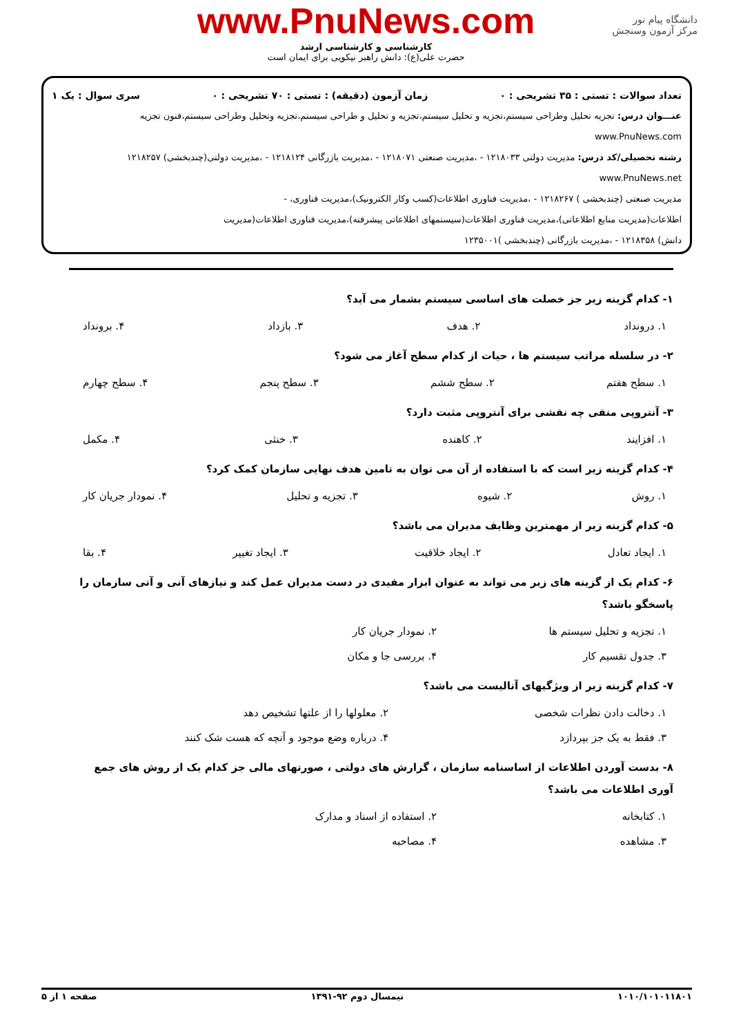دانشگاه پیام نور
مرکز آزمون وسنجش
www.PnuNews.com
کارشناسی و کارشناسی ارشد
حضرت علی(ع): دانش راهبر نیکویی برای ایمان است
تعداد سوالات : تستی : ۳۵ تشریحی : ۰ زمان آزمون (دقیقه) : تستی : ۷۰ تشریحی : ۰ سری سوال : یک ۱
عنـــوان درس: تجزیه تحلیل وطراحی سیستم،تجزیه و تحلیل سیستم،تجزیه و تحلیل و طراحی سیستم،تجزیه وتحلیل وطراحی سیستم،فنون تجزیه www.PnuNews.com
رشته تحصیلی/کد درس: مدیریت دولتی ۱۲۱۸۰۳۳ - ،مدیریت صنعتی ۱۲۱۸۰۷۱ - ،مدیریت بازرگانی ۱۲۱۸۱۲۴ - ،مدیریت دولتی(چندبخشی) ۱۲۱۸۲۵۷ www.PnuNews.net
مدیریت صنعتی (چندبخشی ) ۱۲۱۸۲۶۷ - ،مدیریت فناوری اطلاعات(کسب وکار الکترونیک)،مدیریت فناوری، -
اطلاعات(مدیریت منابع اطلاعاتی)،مدیریت فناوری اطلاعات(سیستمهای اطلاعاتی پیشرفته)،مدیریت فناوری اطلاعات(مدیریت
دانش) ۱۲۱۸۳۵۸ - ،مدیریت بازرگانی (چندبخشی )۱۲۳۵۰۰۱
۱- کدام گزینه زیر جز خصلت های اساسی سیستم بشمار می آید؟
۱. درونداد ۲. هدف ۳. بازداد ۴. برونداد
۲- در سلسله مراتب سیستم ها ، حیات از کدام سطح آغاز می شود؟
۱. سطح هفتم ۲. سطح ششم ۳. سطح پنجم ۴. سطح چهارم
۳- آنتروپی منفی چه نقشی برای آنتروپی مثبت دارد؟
۱. افزایند ۲. کاهنده ۳. خنثی ۴. مکمل
۴- کدام گزینه زیر است که با استفاده از آن می توان به تامین هدف نهایی سازمان کمک کرد؟
۱. روش ۲. شیوه ۳. تجزیه و تحلیل ۴. نمودار جریان کار
۵- کدام گزینه زیر از مهمترین وظایف مدیران می باشد؟
۱. ایجاد تعادل ۲. ایجاد خلاقیت ۳. ایجاد تغییر ۴. بقا
۶- کدام یک از گزینه های زیر می تواند به عنوان ابزار مفیدی در دست مدیران عمل کند و نیازهای آنی و آتی سازمان را پاسخگو باشد؟
۱. تجزیه و تحلیل سیستم ها ۲. نمودار جریان کار ۳. جدول تقسیم کار ۴. بررسی جا و مکان
۷- کدام گزینه زیر از ویژگیهای آنالیست می باشد؟
۱. دخالت دادن نظرات شخصی ۲. معلولها را از علتها تشخیص دهد ۳. فقط به یک جز بپردازد ۴. درباره وضع موجود و آنچه که هست شک کنند
۸- بدست آوردن اطلاعات از اساسنامه سازمان ، گزارش های دولتی ، صورتهای مالی جز کدام یک از روش های جمع آوری اطلاعات می باشد؟
۱. کتابخانه ۲. استفاده از اسناد و مدارک ۳. مشاهده ۴. مصاحبه
۱۰۱۰/۱۰۱۰۱۱۸۰۱ نیمسال دوم ۹۲-۱۳۹۱ صفحه ۱ از ۵